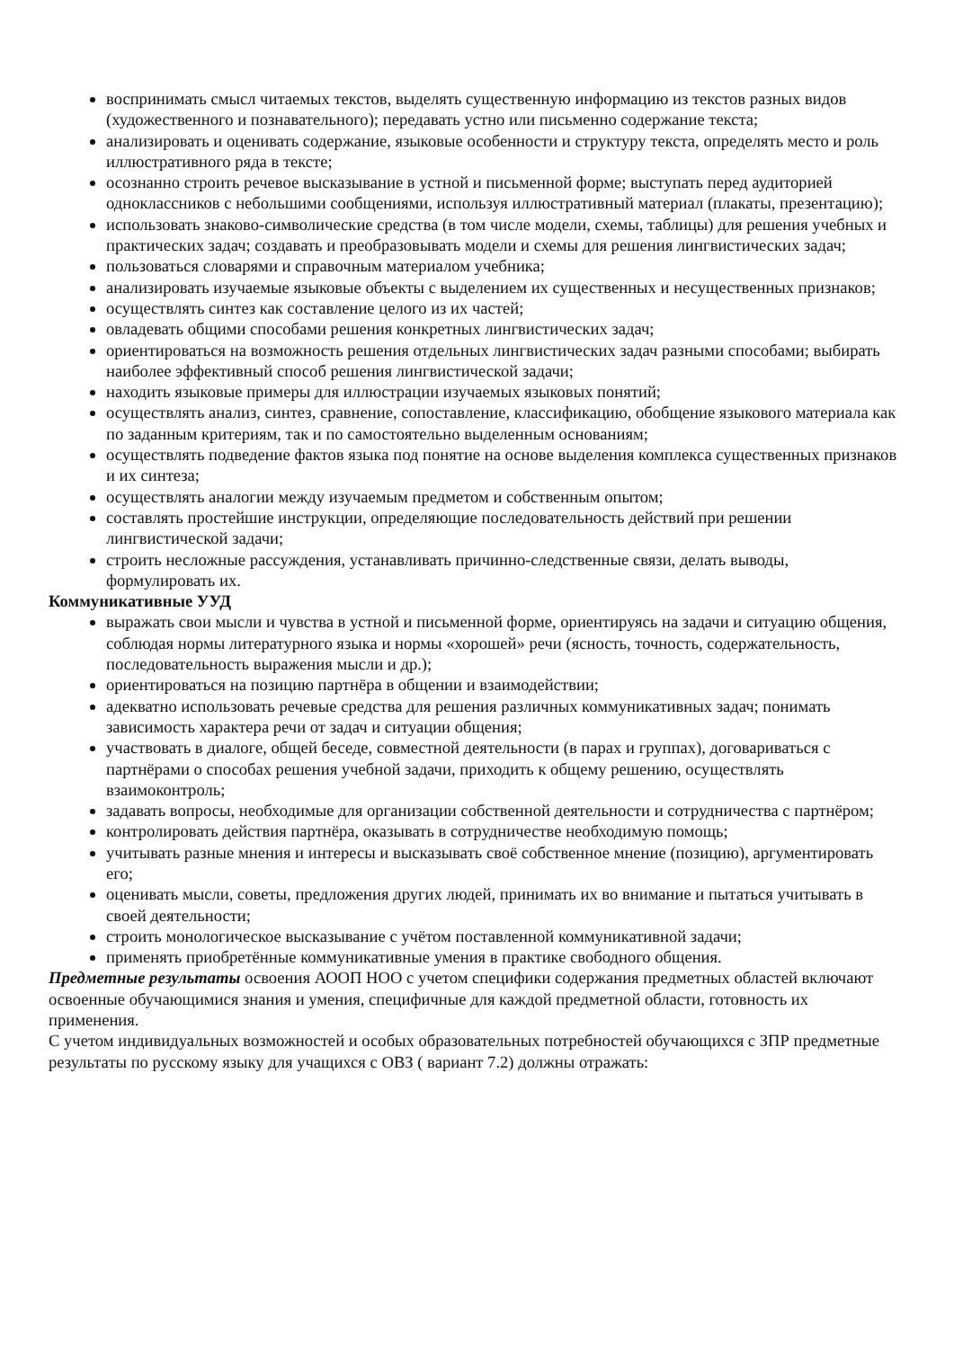воспринимать смысл читаемых текстов, выделять существенную информацию из текстов разных видов (художественного и познавательного); передавать устно или письменно содержание текста;
анализировать и оценивать содержание, языковые особенности и структуру текста, определять место и роль иллюстративного ряда в тексте;
осознанно строить речевое высказывание в устной и письменной форме; выступать перед аудиторией одноклассников с небольшими сообщениями, используя иллюстративный материал (плакаты, презентацию);
использовать знаково-символические средства (в том числе модели, схемы, таблицы) для решения учебных и практических задач; создавать и преобразовывать модели и схемы для решения лингвистических задач;
пользоваться словарями и справочным материалом учебника;
анализировать изучаемые языковые объекты с выделением их существенных и несущественных признаков;
осуществлять синтез как составление целого из их частей;
овладевать общими способами решения конкретных лингвистических задач;
ориентироваться на возможность решения отдельных лингвистических задач разными способами; выбирать наиболее эффективный способ решения лингвистической задачи;
находить языковые примеры для иллюстрации изучаемых языковых понятий;
осуществлять анализ, синтез, сравнение, сопоставление, классификацию, обобщение языкового материала как по заданным критериям, так и по самостоятельно выделенным основаниям;
осуществлять подведение фактов языка под понятие на основе выделения комплекса существенных признаков и их синтеза;
осуществлять аналогии между изучаемым предметом и собственным опытом;
составлять простейшие инструкции, определяющие последовательность действий при решении лингвистической задачи;
строить несложные рассуждения, устанавливать причинно-следственные связи, делать выводы, формулировать их.
Коммуникативные УУД
выражать свои мысли и чувства в устной и письменной форме, ориентируясь на задачи и ситуацию общения, соблюдая нормы литературного языка и нормы «хорошей» речи (ясность, точность, содержательность, последовательность выражения мысли и др.);
ориентироваться на позицию партнёра в общении и взаимодействии;
адекватно использовать речевые средства для решения различных коммуникативных задач; понимать зависимость характера речи от задач и ситуации общения;
участвовать в диалоге, общей беседе, совместной деятельности (в парах и группах), договариваться с партнёрами о способах решения учебной задачи, приходить к общему решению, осуществлять взаимоконтроль;
задавать вопросы, необходимые для организации собственной деятельности и сотрудничества с партнёром;
контролировать действия партнёра, оказывать в сотрудничестве необходимую помощь;
учитывать разные мнения и интересы и высказывать своё собственное мнение (позицию), аргументировать его;
оценивать мысли, советы, предложения других людей, принимать их во внимание и пытаться учитывать в своей деятельности;
строить монологическое высказывание с учётом поставленной коммуникативной задачи;
применять приобретённые коммуникативные умения в практике свободного общения.
Предметные результаты освоения АООП НОО с учетом специфики содержания предметных областей включают освоенные обучающимися знания и умения, специфичные для каждой предметной области, готовность их применения.
С учетом индивидуальных возможностей и особых образовательных потребностей обучающихся с ЗПР предметные результаты по русскому языку для учащихся с ОВЗ ( вариант 7.2) должны отражать: